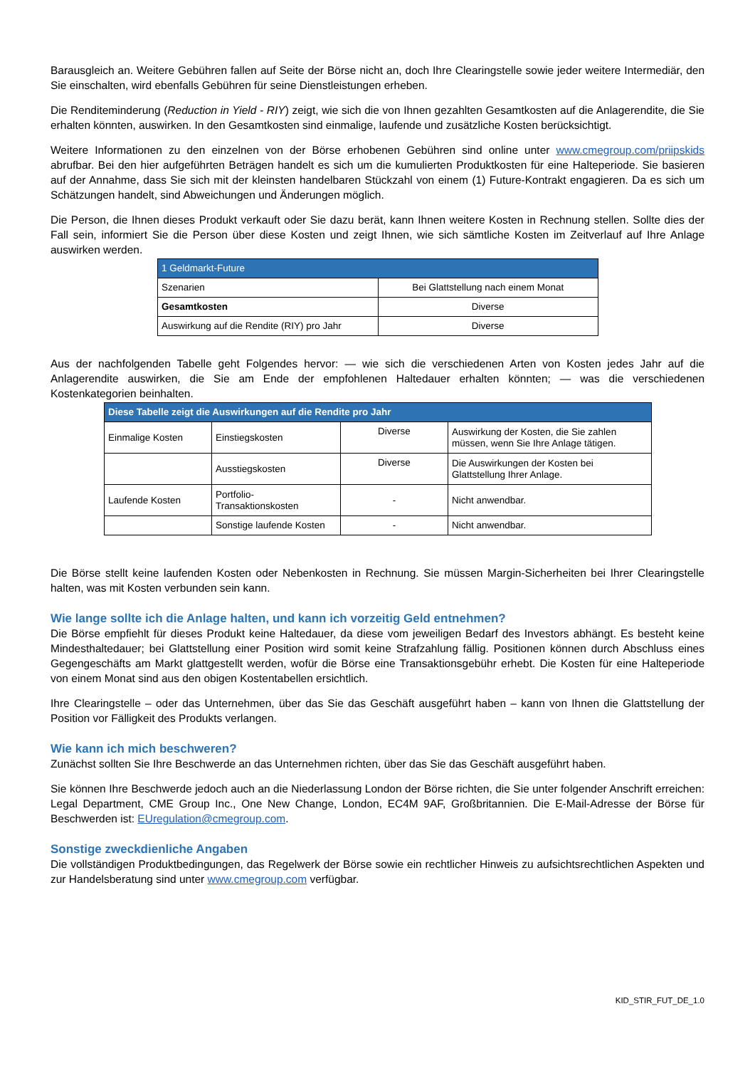Barausgleich an. Weitere Gebühren fallen auf Seite der Börse nicht an, doch Ihre Clearingstelle sowie jeder weitere Intermediär, den Sie einschalten, wird ebenfalls Gebühren für seine Dienstleistungen erheben.
Die Renditeminderung (Reduction in Yield - RIY) zeigt, wie sich die von Ihnen gezahlten Gesamtkosten auf die Anlagerendite, die Sie erhalten könnten, auswirken. In den Gesamtkosten sind einmalige, laufende und zusätzliche Kosten berücksichtigt.
Weitere Informationen zu den einzelnen von der Börse erhobenen Gebühren sind online unter www.cmegroup.com/priipskids abrufbar. Bei den hier aufgeführten Beträgen handelt es sich um die kumulierten Produktkosten für eine Halteperiode. Sie basieren auf der Annahme, dass Sie sich mit der kleinsten handelbaren Stückzahl von einem (1) Future-Kontrakt engagieren. Da es sich um Schätzungen handelt, sind Abweichungen und Änderungen möglich.
Die Person, die Ihnen dieses Produkt verkauft oder Sie dazu berät, kann Ihnen weitere Kosten in Rechnung stellen. Sollte dies der Fall sein, informiert Sie die Person über diese Kosten und zeigt Ihnen, wie sich sämtliche Kosten im Zeitverlauf auf Ihre Anlage auswirken werden.
| 1 Geldmarkt-Future | |
| --- | --- |
| Szenarien | Bei Glattstellung nach einem Monat |
| Gesamtkosten | Diverse |
| Auswirkung auf die Rendite (RIY) pro Jahr | Diverse |
Aus der nachfolgenden Tabelle geht Folgendes hervor: — wie sich die verschiedenen Arten von Kosten jedes Jahr auf die Anlagerendite auswirken, die Sie am Ende der empfohlenen Haltedauer erhalten könnten; — was die verschiedenen Kostenkategorien beinhalten.
| Diese Tabelle zeigt die Auswirkungen auf die Rendite pro Jahr | | | |
| --- | --- | --- | --- |
| Einmalige Kosten | Einstiegskosten | Diverse | Auswirkung der Kosten, die Sie zahlen müssen, wenn Sie Ihre Anlage tätigen. |
| | Ausstiegskosten | Diverse | Die Auswirkungen der Kosten bei Glattstellung Ihrer Anlage. |
| Laufende Kosten | Portfolio- Transaktionskosten | - | Nicht anwendbar. |
| | Sonstige laufende Kosten | - | Nicht anwendbar. |
Die Börse stellt keine laufenden Kosten oder Nebenkosten in Rechnung. Sie müssen Margin-Sicherheiten bei Ihrer Clearingstelle halten, was mit Kosten verbunden sein kann.
Wie lange sollte ich die Anlage halten, und kann ich vorzeitig Geld entnehmen?
Die Börse empfiehlt für dieses Produkt keine Haltedauer, da diese vom jeweiligen Bedarf des Investors abhängt. Es besteht keine Mindesthaltedauer; bei Glattstellung einer Position wird somit keine Strafzahlung fällig. Positionen können durch Abschluss eines Gegengeschäfts am Markt glattgestellt werden, wofür die Börse eine Transaktionsgebühr erhebt. Die Kosten für eine Halteperiode von einem Monat sind aus den obigen Kostentabellen ersichtlich.
Ihre Clearingstelle – oder das Unternehmen, über das Sie das Geschäft ausgeführt haben – kann von Ihnen die Glattstellung der Position vor Fälligkeit des Produkts verlangen.
Wie kann ich mich beschweren?
Zunächst sollten Sie Ihre Beschwerde an das Unternehmen richten, über das Sie das Geschäft ausgeführt haben.
Sie können Ihre Beschwerde jedoch auch an die Niederlassung London der Börse richten, die Sie unter folgender Anschrift erreichen: Legal Department, CME Group Inc., One New Change, London, EC4M 9AF, Großbritannien. Die E-Mail-Adresse der Börse für Beschwerden ist: EUregulation@cmegroup.com.
Sonstige zweckdienliche Angaben
Die vollständigen Produktbedingungen, das Regelwerk der Börse sowie ein rechtlicher Hinweis zu aufsichtsrechtlichen Aspekten und zur Handelsberatung sind unter www.cmegroup.com verfügbar.
KID_STIR_FUT_DE_1.0